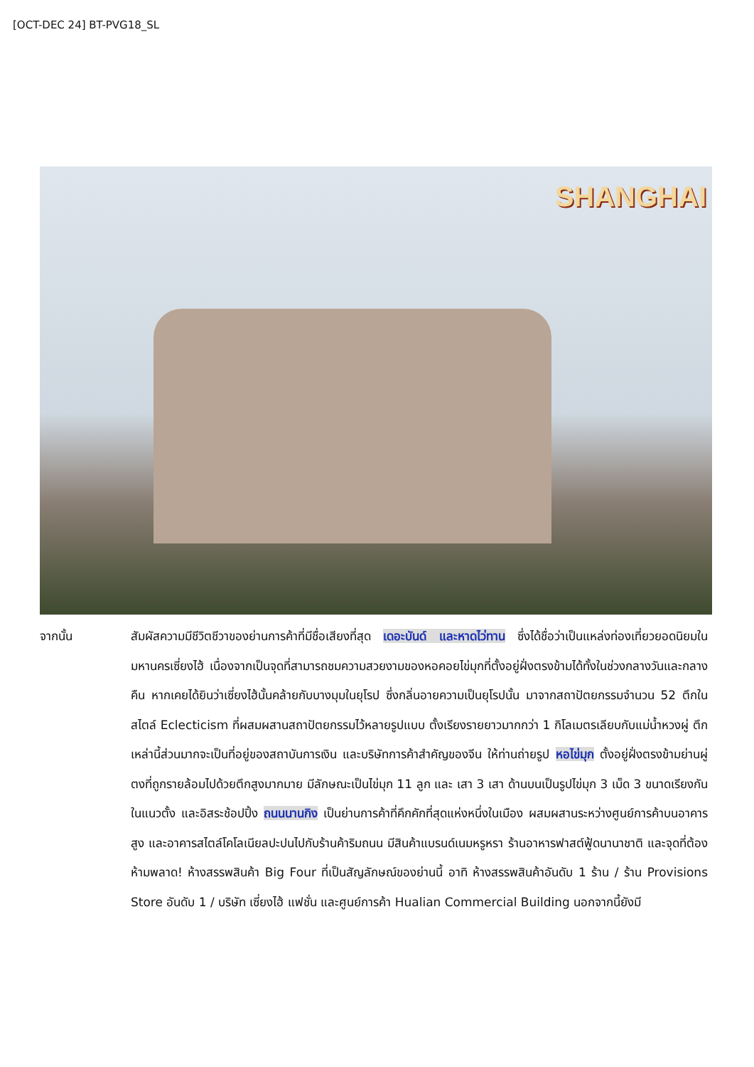[OCT-DEC 24] BT-PVG18_SL
SHANGHAI
จากนั้น สัมผัสความมีชีวิตชีวาของย่านการค้าที่มีชื่อเสียงที่สุด เดอะบันด์ และหาดไว่ทาน ซึ่งได้ชื่อว่าเป็นแหล่งท่องเที่ยวยอดนิยมในมหานครเซี่ยงไฮ้ เนื่องจากเป็นจุดที่สามารถชมความสวยงามของหอคอยไข่มุกที่ตั้งอยู่ฝั่งตรงข้ามได้ทั้งในช่วงกลางวันและกลางคืน หากเคยได้ยินว่าเซี่ยงไฮ้นั้นคล้ายกับบางมุมในยุโรป ซึ่งกลิ่นอายความเป็นยุโรปนั้น มาจากสถาปัตยกรรมจำนวน 52 ตึกในสไตล์ Eclecticism ที่ผสมผสานสถาปัตยกรรมไว้หลายรูปแบบ ตั้งเรียงรายยาวมากกว่า 1 กิโลเมตรเลียบกับแม่น้ำหวงผู่ ตึกเหล่านี้ส่วนมากจะเป็นที่อยู่ของสถาบันการเงิน และบริษัทการค้าสำคัญของจีน ให้ท่านถ่ายรูป หอไข่มุก ตั้งอยู่ฝั่งตรงข้ามย่านผู่ตงที่ถูกรายล้อมไปด้วยตึกสูงมากมาย มีลักษณะเป็นไข่มุก 11 ลูก และ เสา 3 เสา ด้านบนเป็นรูปไข่มุก 3 เม็ด 3 ขนาดเรียงกันในแนวตั้ง และอิสระช้อปปิ้ง ถนนนานกิง เป็นย่านการค้าที่คึกคักที่สุดแห่งหนึ่งในเมือง ผสมผสานระหว่างศูนย์การค้าบนอาคารสูง และอาคารสไตล์โคโลเนียลปะปนไปกับร้านค้าริมถนน มีสินค้าแบรนด์เนมหรูหรา ร้านอาหารฟาสต์ฟู้ดนานาชาติ และจุดที่ต้องห้ามพลาด! ห้างสรรพสินค้า Big Four ที่เป็นสัญลักษณ์ของย่านนี้ อาทิ ห้างสรรพสินค้าอันดับ 1 ร้าน / ร้าน Provisions Store อันดับ 1 / บริษัท เซี่ยงไฮ้ แฟชั่น และศูนย์การค้า Hualian Commercial Building นอกจากนี้ยังมี